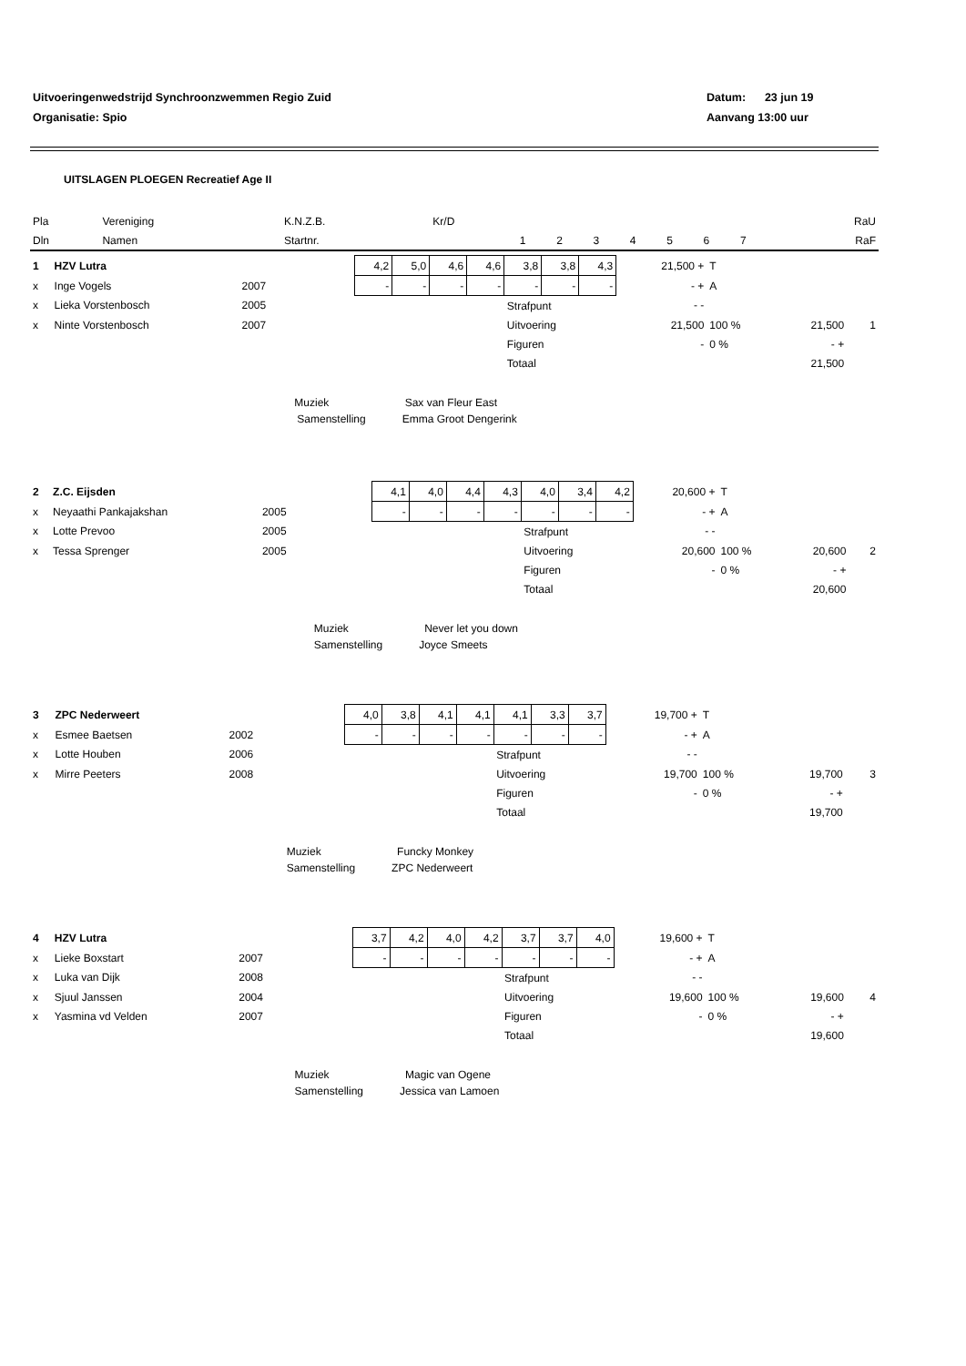Uitvoeringenwedstrijd Synchroonzwemmen Regio Zuid Datum: 23 jun 19
Organisatie: Spio Aanvang 13:00 uur
UITSLAGEN PLOEGEN Recreatief Age II
| Pla | Vereniging | K.N.Z.B. | Kr/D | | | | | | | | | RaU |
| Dln | Namen | Startnr. | | 1 | 2 | 3 | 4 | 5 | 6 | 7 | | RaF |
| 1 | HZV Lutra | | | 4,2 | 5,0 | 4,6 | 4,6 | 3,8 | 3,8 | 4,3 | 21,500 + | T | | | |
| x | Inge Vogels | 2007 | | - | - | - | - | - | - | - | - + | A | | | |
| x | Lieka Vorstenbosch | 2005 | | | | | | Strafpunt | | | - - | | | | |
| x | Ninte Vorstenbosch | 2007 | | | | | | Uitvoering | | | 21,500 | 100 % | 21,500 | | 1 |
| | | | | | | | | Figuren | | | - | 0 % | - + | | |
| | | | | | | | | Totaal | | | | | 21,500 | | |
| | | | Muziek Sax van Fleur East | | | | | | | | | | | | |
| | | | Samenstelling Emma Groot Dengerink | | | | | | | | | | | | |
| 2 | Z.C. Eijsden | | | 4,1 | 4,0 | 4,4 | 4,3 | 4,0 | 3,4 | 4,2 | 20,600 + | T | | | |
| x | Neyaathi Pankajakshan | 2005 | | - | - | - | - | - | - | - | - + | A | | | |
| x | Lotte Prevoo | 2005 | | | | | | Strafpunt | | | - - | | | | |
| x | Tessa Sprenger | 2005 | | | | | | Uitvoering | | | 20,600 | 100 % | 20,600 | | 2 |
| | | | | | | | | Figuren | | | - | 0 % | - + | | |
| | | | | | | | | Totaal | | | | | 20,600 | | |
| | | | Muziek Never let you down | | | | | | | | | | | | |
| | | | Samenstelling Joyce Smeets | | | | | | | | | | | | |
| 3 | ZPC Nederweert | | | 4,0 | 3,8 | 4,1 | 4,1 | 4,1 | 3,3 | 3,7 | 19,700 + | T | | | |
| x | Esmee Baetsen | 2002 | | - | - | - | - | - | - | - | - + | A | | | |
| x | Lotte Houben | 2006 | | | | | | Strafpunt | | | - - | | | | |
| x | Mirre Peeters | 2008 | | | | | | Uitvoering | | | 19,700 | 100 % | 19,700 | | 3 |
| | | | | | | | | Figuren | | | - | 0 % | - + | | |
| | | | | | | | | Totaal | | | | | 19,700 | | |
| | | | Muziek Funcky Monkey | | | | | | | | | | | | |
| | | | Samenstelling ZPC Nederweert | | | | | | | | | | | | |
| 4 | HZV Lutra | | | 3,7 | 4,2 | 4,0 | 4,2 | 3,7 | 3,7 | 4,0 | 19,600 + | T | | | |
| x | Lieke Boxstart | 2007 | | - | - | - | - | - | - | - | - + | A | | | |
| x | Luka van Dijk | 2008 | | | | | | Strafpunt | | | - - | | | | |
| x | Sjuul Janssen | 2004 | | | | | | Uitvoering | | | 19,600 | 100 % | 19,600 | | 4 |
| x | Yasmina vd Velden | 2007 | | | | | | Figuren | | | - | 0 % | - + | | |
| | | | | | | | | Totaal | | | | | 19,600 | | |
| | | | Muziek Magic van Ogene | | | | | | | | | | | | |
| | | | Samenstelling Jessica van Lamoen | | | | | | | | | | | | |